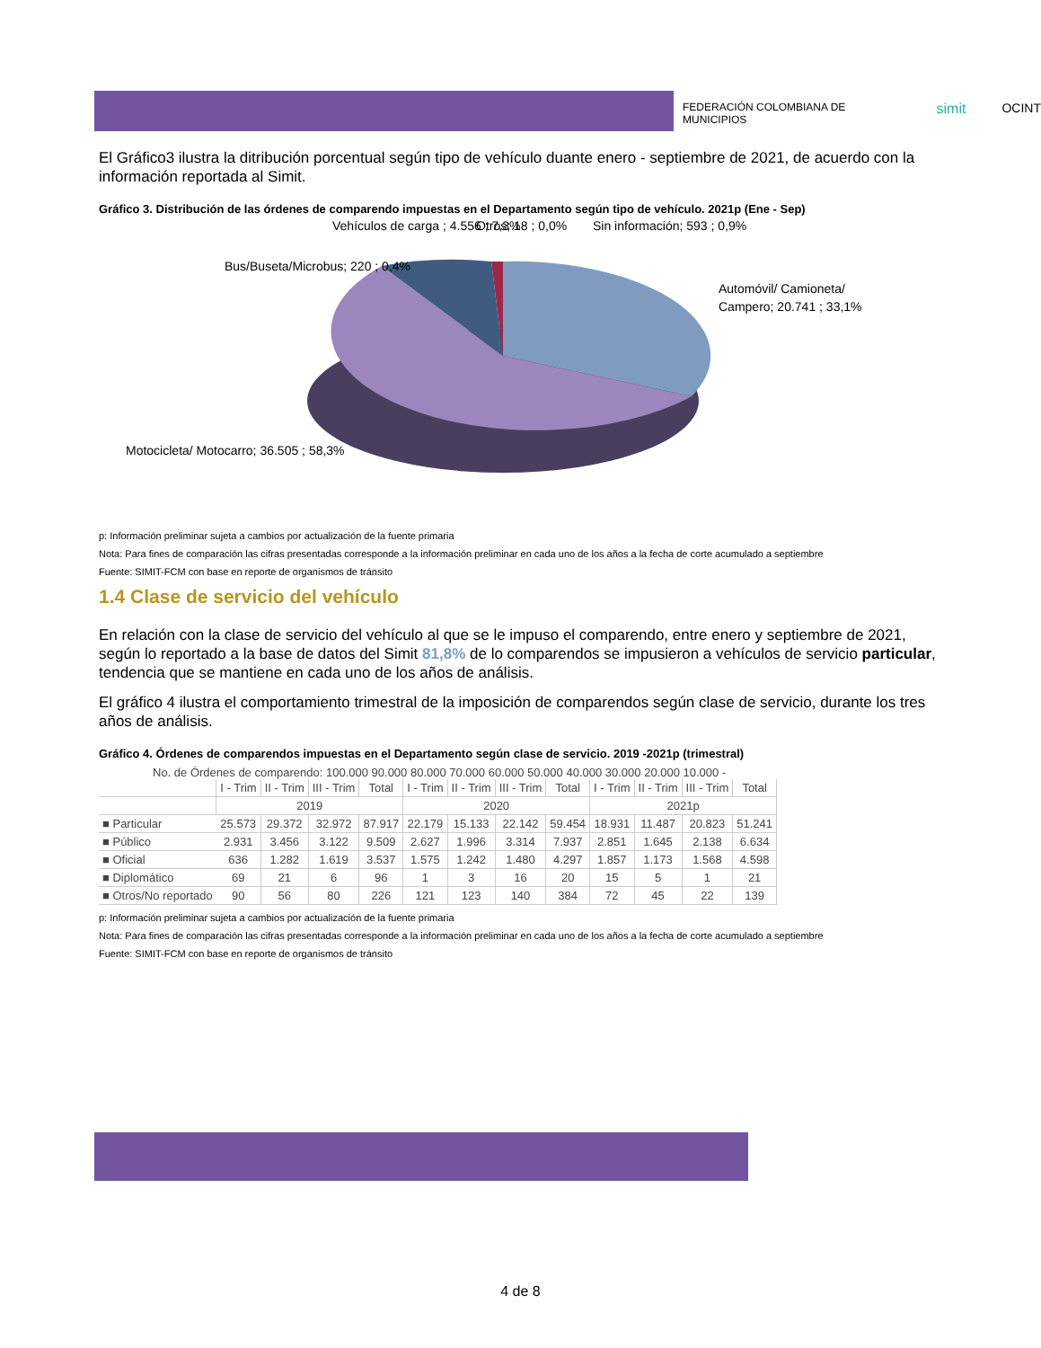FEDERACIÓN COLOMBIANA DE MUNICIPIOS simit OCINT
El Gráfico3 ilustra la ditribución porcentual según tipo de vehículo duante enero - septiembre de 2021, de acuerdo con la información reportada al Simit.
Gráfico 3. Distribución de las órdenes de comparendo impuestas en el Departamento según tipo de vehículo. 2021p (Ene - Sep)
Vehículos de carga ; 4.556 ; 7,3%
Otros; 18 ; 0,0%
Sin información; 593 ; 0,9%
Bus/Buseta/Microbus; 220 ; 0,4%
Automóvil/ Camioneta/
Campero; 20.741 ; 33,1%
Motocicleta/ Motocarro; 36.505 ; 58,3%
p: Información preliminar sujeta a cambios por actualización de la fuente primaria
Nota: Para fines de comparación las cifras presentadas corresponde a la información preliminar en cada uno de los años a la fecha de corte acumulado a septiembre
Fuente: SIMIT-FCM con base en reporte de organismos de tránsito
1.4 Clase de servicio del vehículo
En relación con la clase de servicio del vehículo al que se le impuso el comparendo, entre enero y septiembre de 2021, según lo reportado a la base de datos del Simit 81,8% de lo comparendos se impusieron a vehículos de servicio particular, tendencia que se mantiene en cada uno de los años de análisis.
El gráfico 4 ilustra el comportamiento trimestral de la imposición de comparendos según clase de servicio, durante los tres años de análisis.
Gráfico 4. Órdenes de comparendos impuestas en el Departamento según clase de servicio. 2019 -2021p (trimestral)
No. de Órdenes de comparendo: 100.000 90.000 80.000 70.000 60.000 50.000 40.000 30.000 20.000 10.000 -
| | I - Trim | II - Trim | III - Trim | Total | I - Trim | II - Trim | III - Trim | Total | I - Trim | II - Trim | III - Trim | Total |
| --- | --- | --- | --- | --- | --- | --- | --- | --- | --- | --- | --- | --- |
| | 2019 | | | | 2020 | | | | 2021p | | | |
| ■ Particular | 25.573 | 29.372 | 32.972 | 87.917 | 22.179 | 15.133 | 22.142 | 59.454 | 18.931 | 11.487 | 20.823 | 51.241 |
| ■ Público | 2.931 | 3.456 | 3.122 | 9.509 | 2.627 | 1.996 | 3.314 | 7.937 | 2.851 | 1.645 | 2.138 | 6.634 |
| ■ Oficial | 636 | 1.282 | 1.619 | 3.537 | 1.575 | 1.242 | 1.480 | 4.297 | 1.857 | 1.173 | 1.568 | 4.598 |
| ■ Diplomático | 69 | 21 | 6 | 96 | 1 | 3 | 16 | 20 | 15 | 5 | 1 | 21 |
| ■ Otros/No reportado | 90 | 56 | 80 | 226 | 121 | 123 | 140 | 384 | 72 | 45 | 22 | 139 |
p: Información preliminar sujeta a cambios por actualización de la fuente primaria
Nota: Para fines de comparación las cifras presentadas corresponde a la información preliminar en cada uno de los años a la fecha de corte acumulado a septiembre
Fuente: SIMIT-FCM con base en reporte de organismos de tránsito
4 de 8